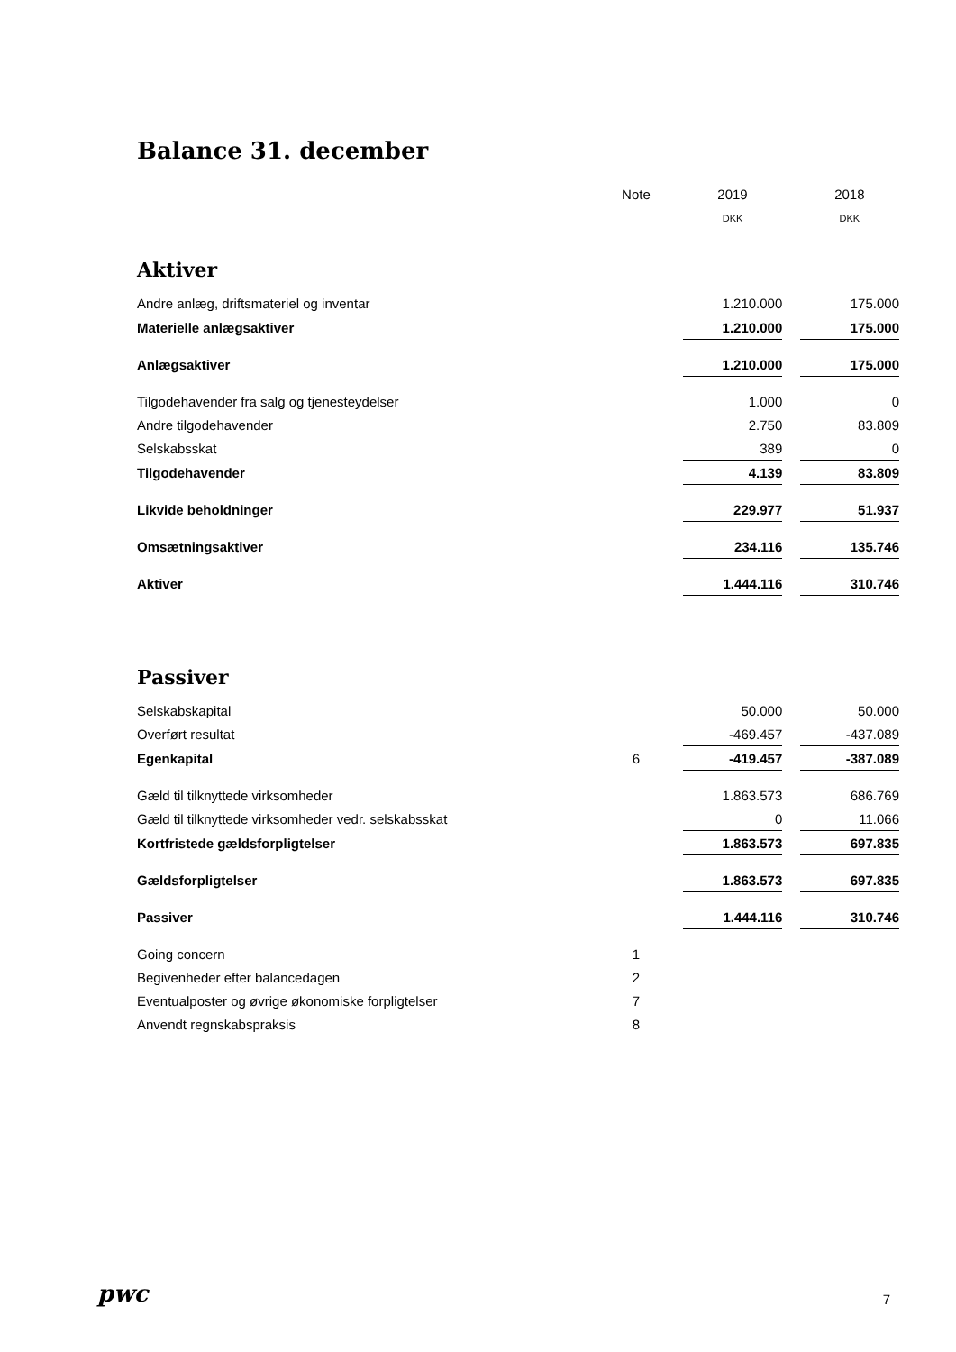Balance 31. december
| | Note | | 2019 | | 2018 |
| | | | DKK | | DKK |
| Aktiver | | | | | |
| Andre anlæg, driftsmateriel og inventar | | | 1.210.000 | | 175.000 |
| Materielle anlægsaktiver | | | 1.210.000 | | 175.000 |
| Anlægsaktiver | | | 1.210.000 | | 175.000 |
| Tilgodehavender fra salg og tjenesteydelser | | | 1.000 | | 0 |
| Andre tilgodehavender | | | 2.750 | | 83.809 |
| Selskabsskat | | | 389 | | 0 |
| Tilgodehavender | | | 4.139 | | 83.809 |
| Likvide beholdninger | | | 229.977 | | 51.937 |
| Omsætningsaktiver | | | 234.116 | | 135.746 |
| Aktiver | | | 1.444.116 | | 310.746 |
| Passiver | | | | | |
| Selskabskapital | | | 50.000 | | 50.000 |
| Overført resultat | | | -469.457 | | -437.089 |
| Egenkapital | 6 | | -419.457 | | -387.089 |
| Gæld til tilknyttede virksomheder | | | 1.863.573 | | 686.769 |
| Gæld til tilknyttede virksomheder vedr. selskabsskat | | | 0 | | 11.066 |
| Kortfristede gældsforpligtelser | | | 1.863.573 | | 697.835 |
| Gældsforpligtelser | | | 1.863.573 | | 697.835 |
| Passiver | | | 1.444.116 | | 310.746 |
| Going concern | 1 | | | | |
| Begivenheder efter balancedagen | 2 | | | | |
| Eventualposter og øvrige økonomiske forpligtelser | 7 | | | | |
| Anvendt regnskabspraksis | 8 | | | | |
pwc
7